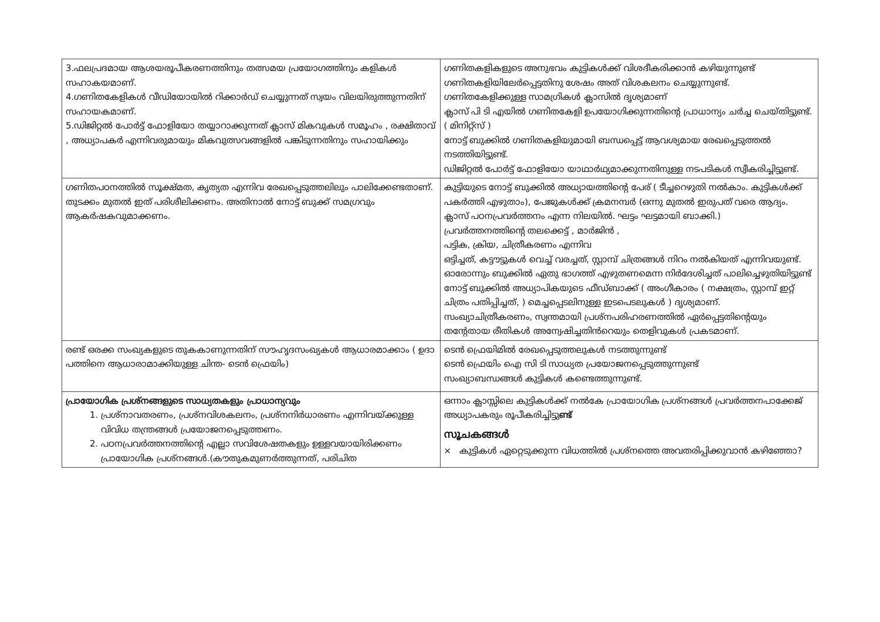| 3.ഫലപ്രദമായ ആശയരൂപീകരണത്തിനും തത്സമയ പ്രയോഗത്തിനും കളികൾ സഹാകയമാണ്. 4.ഗണിതകേളികൾ വീഡിയോയിൽ റിക്കാർഡ് ചെയ്യുന്നത് സ്വയം വിലയിരുത്തുന്നതിന് സഹായകമാണ്. 5.ഡിജിറ്റൽ പോർട്ട് ഫോളിയോ തയ്യാറാക്കുന്നത് ക്ലാസ് മികവുകൾ സമൂഹം , രക്ഷിതാവ് , അധ്യാപകർ എന്നിവരുമായും മികവുത്സവങ്ങളിൽ പങ്കിടുന്നതിനും സഹായിക്കും | ഗണിതകളികളുടെ അനുഭവം കുട്ടികൾക്ക് വിശദീകരിക്കാൻ കഴിയുന്നുണ്ട് ഗണിതകളിയിലേർപ്പെട്ടതിനു ശേഷം അത് വിശകലനം ചെയ്യുന്നുണ്ട്. ഗണിതകേളിക്കുള്ള സാമഗ്രികൾ ക്ലാസിൽ ദൃശ്യമാണ് ക്ലാസ് പി ടി എയിൽ ഗണിതകേളി ഉപയോഗിക്കുന്നതിന്റെ പ്രാധാന്യം ചർച്ച ചെയ്തിട്ടുണ്ട്. ( മിനിറ്റ്സ് ) നോട്ട് ബുക്കിൽ ഗണിതകളിയുമായി ബന്ധപ്പെട്ട് ആവശ്യമായ രേഖപ്പെടുത്തൽ നടത്തിയിട്ടുണ്ട്. ഡിജിറ്റൽ പോർട്ട് ഫോളിയോ യാഥാർഥ്യമാക്കുന്നതിനുള്ള നടപടികൾ സ്വീകരിച്ചിട്ടുണ്ട്. |
| ഗണിതപഠനത്തിൽ സൂക്ഷ്മത, കൃത്യത എന്നിവ രേഖപ്പെടുത്തലിലും പാലിക്കേണ്ടതാണ്. തുടക്കം മുതൽ ഇത് പരിശീലിക്കണം. അതിനാൽ നോട്ട് ബുക്ക് സമഗ്രവും ആകർഷകവുമാക്കണം. | കുട്ടിയുടെ നോട്ട് ബുക്കിൽ അധ്യായത്തിന്റെ പേര് ( ടീച്ചറെഴുതി നൽകാം. കുട്ടികൾക്ക് പകർത്തി എഴുതാം), പേജുകൾക്ക് ക്രമനമ്പർ (ഒന്നു മുതൽ ഇരുപത് വരെ ആദ്യം. ക്ലാസ് പഠനപ്രവർത്തനം എന്ന നിലയിൽ. ഘട്ടം ഘട്ടമായി ബാക്കി.) പ്രവർത്തനത്തിന്റെ തലക്കെട്ട് , മാർജിൻ , പട്ടിക, ക്രിയ, ചിത്രീകരണം എന്നിവ ഒട്ടിച്ചത്, കട്ടൗട്ടുകൾ വെച്ച് വരച്ചത്, സ്റ്റാമ്പ് ചിത്രങ്ങൾ നിറം നൽകിയത് എന്നിവയുണ്ട്. ഓരോന്നും ബുക്കിൽ ഏതു ഭാഗത്ത് എഴുതണമെന്ന നിർദേശിച്ചത് പാലിച്ചെഴുതിയിട്ടുണ്ട് നോട്ട് ബുക്കിൽ അധ്യാപികയുടെ ഫീഡ്ബാക്ക് ( അംഗീകാരം ( നക്ഷത്രം, സ്റ്റാമ്പ് ഇറ്റ് ചിത്രം പതിപ്പിച്ചത്, ) മെച്ചപ്പെടലിനുള്ള ഇടപെടലുകൾ ) ദൃശ്യമാണ്. സംഖ്യാചിത്രീകരണം, സ്വന്തമായി പ്രശ്നപരിഹരണത്തിൽ ഏർപ്പെട്ടതിന്റെയും തന്റേതായ രീതികൾ അന്വേഷിച്ചതിൻറെയും തെളിവുകൾ പ്രകടമാണ്. |
| രണ്ട് ഒരക്ക സംഖ്യകളുടെ തുകകാണുന്നതിന് സൗഹൃദസംഖ്യകൾ ആധാരമാക്കാം ( ഉദാ പത്തിനെ ആധാരാമാക്കിയുള്ള ചിന്ത- ടെൻ ഫ്രെയിം) | ടെൻ ഫ്രെയിമിൽ രേഖപ്പെടുത്തലുകൾ നടത്തുന്നുണ്ട് ടെൻ ഫ്രെയിം ഐ സി ടി സാധ്യത പ്രയോജനപ്പെടുത്തുന്നുണ്ട് സംഖ്യാബന്ധങ്ങൾ കുട്ടികൾ കണ്ടെത്തുന്നുണ്ട്. |
| പ്രായോഗിക പ്രശ്നങ്ങളുടെ സാധ്യതകളും പ്രാധാന്യവും 1. പ്രശ്നാവതരണം, പ്രശ്നവിശകലനം, പ്രശ്നനിർധാരണം എന്നിവയ്ക്കുള്ള വിവിധ തന്ത്രങ്ങൾ പ്രയോജനപ്പെടുത്തണം. 2. പഠനപ്രവർത്തനത്തിന്റെ എല്ലാ സവിശേഷതകളും ഉള്ളവയായിരിക്കണം പ്രായോഗിക പ്രശ്നങ്ങൾ.(കൗതുകമുണർത്തുന്നത്, പരിചിത | ഒന്നാം ക്ലാസ്സിലെ കുട്ടികൾക്ക് നൽകേ പ്രായോഗിക പ്രശ്നങ്ങൾ പ്രവർത്തനപാക്കേജ് അധ്യാപകരും രൂപീകരിച്ചിട്ടു ണ്ട് സൂചകങ്ങൾ × കുട്ടികൾ ഏറ്റെടുക്കുന്ന വിധത്തിൽ പ്രശ്നത്തെ അവതരിപ്പിക്കുവാൻ കഴിഞ്ഞോ? |